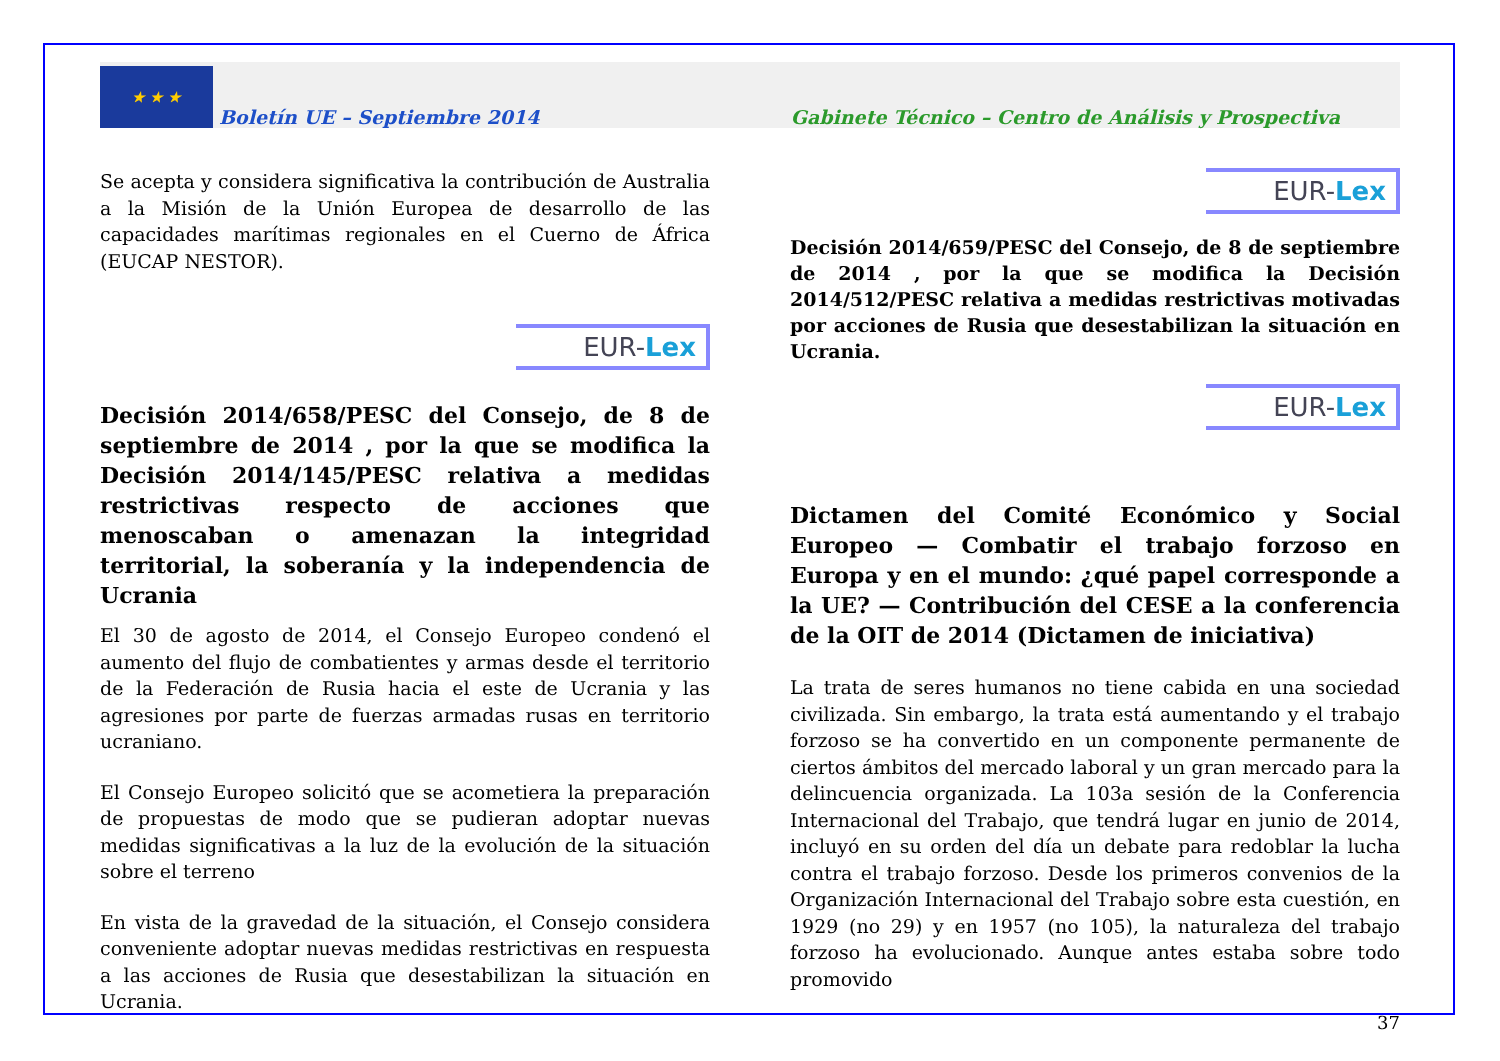★ ★ ★
Boletín UE – Septiembre 2014 Gabinete Técnico – Centro de Análisis y Prospectiva
Se acepta y considera significativa la contribución de Australia a la Misión de la Unión Europea de desarrollo de las capacidades marítimas regionales en el Cuerno de África (EUCAP NESTOR).
EUR-Lex
Decisión 2014/658/PESC del Consejo, de 8 de septiembre de 2014 , por la que se modifica la Decisión 2014/145/PESC relativa a medidas restrictivas respecto de acciones que menoscaban o amenazan la integridad territorial, la soberanía y la independencia de Ucrania
El 30 de agosto de 2014, el Consejo Europeo condenó el aumento del flujo de combatientes y armas desde el territorio de la Federación de Rusia hacia el este de Ucrania y las agresiones por parte de fuerzas armadas rusas en territorio ucraniano.
El Consejo Europeo solicitó que se acometiera la preparación de propuestas de modo que se pudieran adoptar nuevas medidas significativas a la luz de la evolución de la situación sobre el terreno
En vista de la gravedad de la situación, el Consejo considera conveniente adoptar nuevas medidas restrictivas en respuesta a las acciones de Rusia que desestabilizan la situación en Ucrania.
EUR-Lex
Decisión 2014/659/PESC del Consejo, de 8 de septiembre de 2014 , por la que se modifica la Decisión 2014/512/PESC relativa a medidas restrictivas motivadas por acciones de Rusia que desestabilizan la situación en Ucrania.
EUR-Lex
Dictamen del Comité Económico y Social Europeo — Combatir el trabajo forzoso en Europa y en el mundo: ¿qué papel corresponde a la UE? — Contribución del CESE a la conferencia de la OIT de 2014 (Dictamen de iniciativa)
La trata de seres humanos no tiene cabida en una sociedad civilizada. Sin embargo, la trata está aumentando y el trabajo forzoso se ha convertido en un componente permanente de ciertos ámbitos del mercado laboral y un gran mercado para la delincuencia organizada. La 103a sesión de la Conferencia Internacional del Trabajo, que tendrá lugar en junio de 2014, incluyó en su orden del día un debate para redoblar la lucha contra el trabajo forzoso. Desde los primeros convenios de la Organización Internacional del Trabajo sobre esta cuestión, en 1929 (no 29) y en 1957 (no 105), la naturaleza del trabajo forzoso ha evolucionado. Aunque antes estaba sobre todo promovido
37